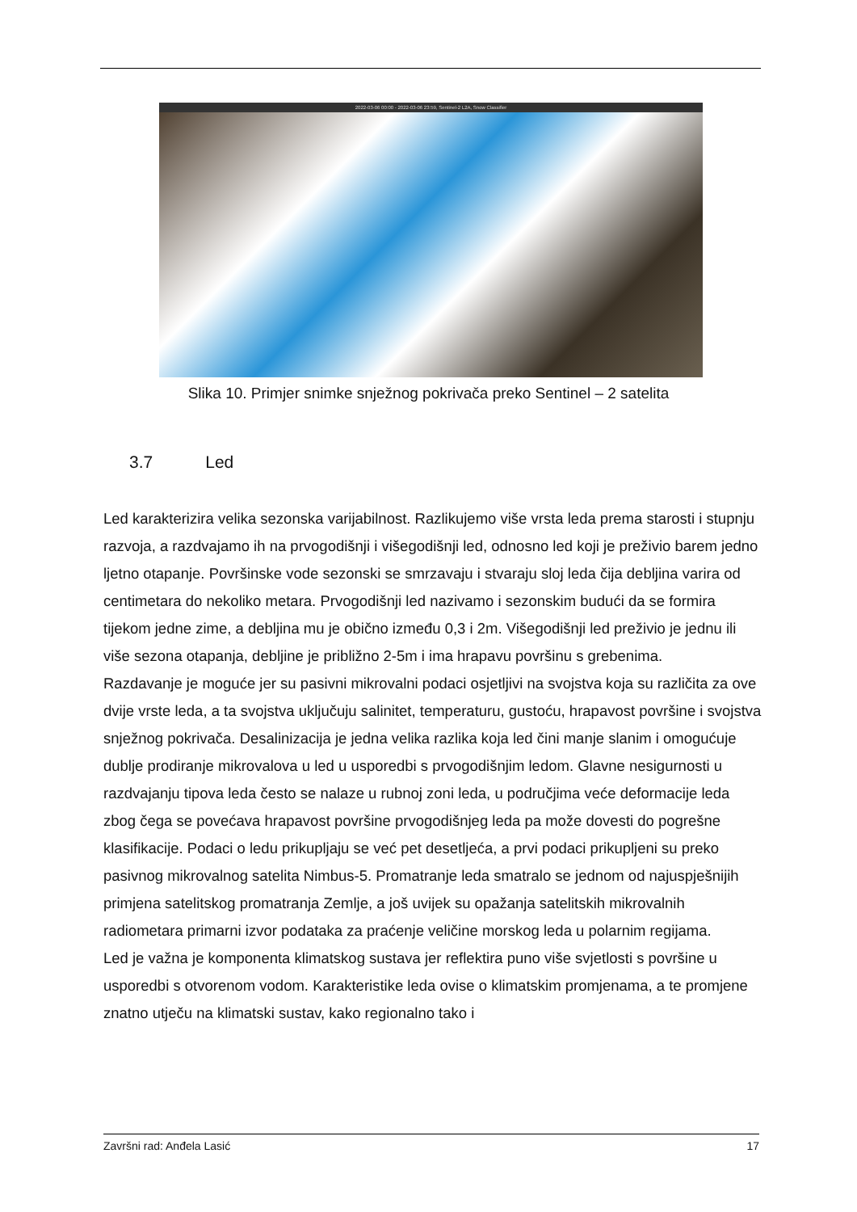2022-03-06 00:00 - 2022-03-06 23:59, Sentinel-2 L2A, Snow Classifier
Slika 10. Primjer snimke snježnog pokrivača preko Sentinel – 2 satelita
3.7 Led
Led karakterizira velika sezonska varijabilnost. Razlikujemo više vrsta leda prema starosti i stupnju razvoja, a razdvajamo ih na prvogodišnji i višegodišnji led, odnosno led koji je preživio barem jedno ljetno otapanje. Površinske vode sezonski se smrzavaju i stvaraju sloj leda čija debljina varira od centimetara do nekoliko metara. Prvogodišnji led nazivamo i sezonskim budući da se formira tijekom jedne zime, a debljina mu je obično između 0,3 i 2m. Višegodišnji led preživio je jednu ili više sezona otapanja, debljine je približno 2-5m i ima hrapavu površinu s grebenima.
Razdavanje je moguće jer su pasivni mikrovalni podaci osjetljivi na svojstva koja su različita za ove dvije vrste leda, a ta svojstva uključuju salinitet, temperaturu, gustoću, hrapavost površine i svojstva snježnog pokrivača. Desalinizacija je jedna velika razlika koja led čini manje slanim i omogućuje dublje prodiranje mikrovalova u led u usporedbi s prvogodišnjim ledom. Glavne nesigurnosti u razdvajanju tipova leda često se nalaze u rubnoj zoni leda, u područjima veće deformacije leda zbog čega se povećava hrapavost površine prvogodišnjeg leda pa može dovesti do pogrešne klasifikacije. Podaci o ledu prikupljaju se već pet desetljeća, a prvi podaci prikupljeni su preko pasivnog mikrovalnog satelita Nimbus-5. Promatranje leda smatralo se jednom od najuspješnijih primjena satelitskog promatranja Zemlje, a još uvijek su opažanja satelitskih mikrovalnih radiometara primarni izvor podataka za praćenje veličine morskog leda u polarnim regijama.
Led je važna je komponenta klimatskog sustava jer reflektira puno više svjetlosti s površine u usporedbi s otvorenom vodom. Karakteristike leda ovise o klimatskim promjenama, a te promjene znatno utječu na klimatski sustav, kako regionalno tako i
Završni rad: Anđela Lasić 17